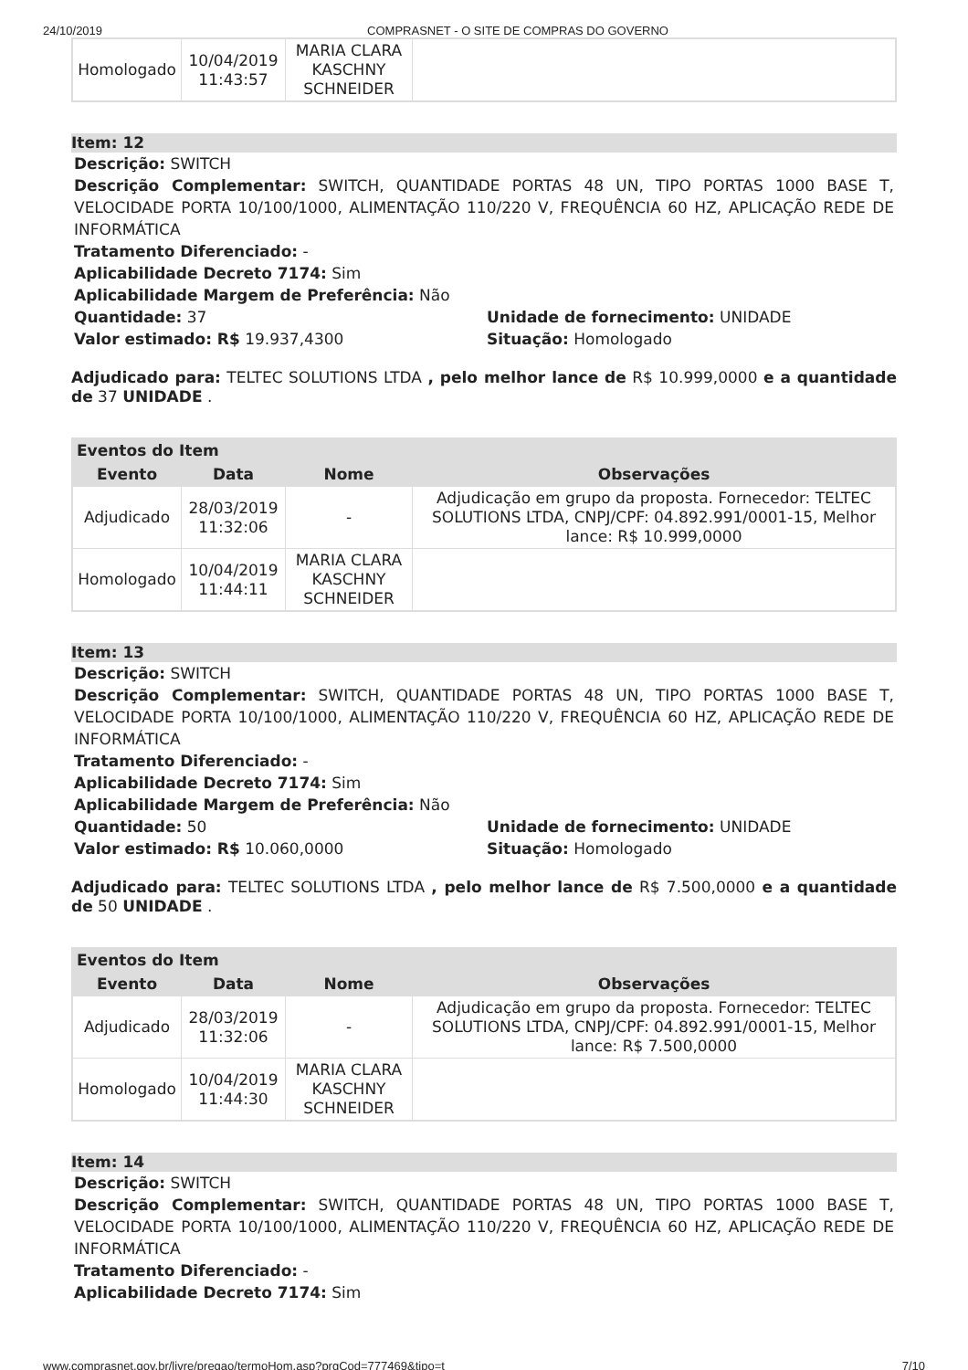24/10/2019 COMPRASNET - O SITE DE COMPRAS DO GOVERNO
| Homologado | 10/04/2019 11:43:57 | MARIA CLARA KASCHNY SCHNEIDER | |
Item: 12
Descrição: SWITCH
Descrição Complementar: SWITCH, QUANTIDADE PORTAS 48 UN, TIPO PORTAS 1000 BASE T, VELOCIDADE PORTA 10/100/1000, ALIMENTAÇÃO 110/220 V, FREQUÊNCIA 60 HZ, APLICAÇÃO REDE DE INFORMÁTICA
Tratamento Diferenciado: -
Aplicabilidade Decreto 7174: Sim
Aplicabilidade Margem de Preferência: Não
Quantidade: 37 Unidade de fornecimento: UNIDADE
Valor estimado: R$ 19.937,4300 Situação: Homologado
Adjudicado para: TELTEC SOLUTIONS LTDA , pelo melhor lance de R$ 10.999,0000 e a quantidade de 37 UNIDADE .
| Eventos do Item | | | |
| --- | --- | --- | --- |
| Evento | Data | Nome | Observações |
| Adjudicado | 28/03/2019 11:32:06 | - | Adjudicação em grupo da proposta. Fornecedor: TELTEC SOLUTIONS LTDA, CNPJ/CPF: 04.892.991/0001-15, Melhor lance: R$ 10.999,0000 |
| Homologado | 10/04/2019 11:44:11 | MARIA CLARA KASCHNY SCHNEIDER | |
Item: 13
Descrição: SWITCH
Descrição Complementar: SWITCH, QUANTIDADE PORTAS 48 UN, TIPO PORTAS 1000 BASE T, VELOCIDADE PORTA 10/100/1000, ALIMENTAÇÃO 110/220 V, FREQUÊNCIA 60 HZ, APLICAÇÃO REDE DE INFORMÁTICA
Tratamento Diferenciado: -
Aplicabilidade Decreto 7174: Sim
Aplicabilidade Margem de Preferência: Não
Quantidade: 50 Unidade de fornecimento: UNIDADE
Valor estimado: R$ 10.060,0000 Situação: Homologado
Adjudicado para: TELTEC SOLUTIONS LTDA , pelo melhor lance de R$ 7.500,0000 e a quantidade de 50 UNIDADE .
| Eventos do Item | | | |
| --- | --- | --- | --- |
| Evento | Data | Nome | Observações |
| Adjudicado | 28/03/2019 11:32:06 | - | Adjudicação em grupo da proposta. Fornecedor: TELTEC SOLUTIONS LTDA, CNPJ/CPF: 04.892.991/0001-15, Melhor lance: R$ 7.500,0000 |
| Homologado | 10/04/2019 11:44:30 | MARIA CLARA KASCHNY SCHNEIDER | |
Item: 14
Descrição: SWITCH
Descrição Complementar: SWITCH, QUANTIDADE PORTAS 48 UN, TIPO PORTAS 1000 BASE T, VELOCIDADE PORTA 10/100/1000, ALIMENTAÇÃO 110/220 V, FREQUÊNCIA 60 HZ, APLICAÇÃO REDE DE INFORMÁTICA
Tratamento Diferenciado: -
Aplicabilidade Decreto 7174: Sim
www.comprasnet.gov.br/livre/pregao/termoHom.asp?prgCod=777469&tipo=t 7/10